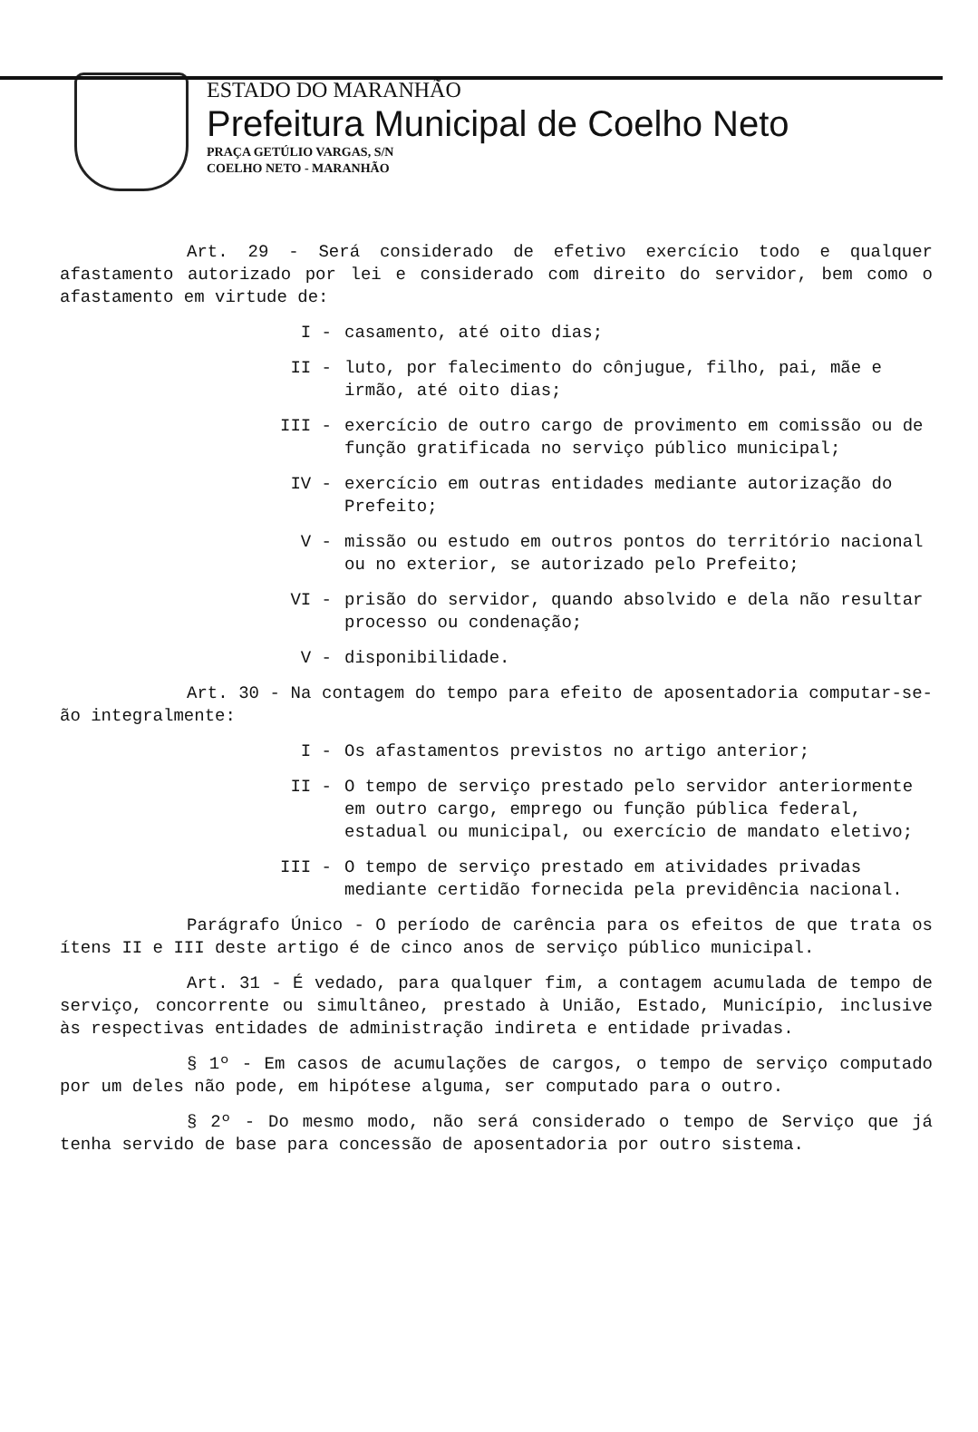ESTADO DO MARANHÃO
Prefeitura Municipal de Coelho Neto
PRAÇA GETÚLIO VARGAS, S/N
COELHO NETO - MARANHÃO
Art. 29 - Será considerado de efetivo exercício todo e qualquer afastamento autorizado por lei e considerado com direito do servidor, bem como o afastamento em virtude de:
I - casamento, até oito dias;
II - luto, por falecimento do cônjugue, filho, pai, mãe e irmão, até oito dias;
III - exercício de outro cargo de provimento em comissão ou de função gratificada no serviço público municipal;
IV - exercício em outras entidades mediante autorização do Prefeito;
V - missão ou estudo em outros pontos do território nacional ou no exterior, se autorizado pelo Prefeito;
VI - prisão do servidor, quando absolvido e dela não resultar processo ou condenação;
V - disponibilidade.
Art. 30 - Na contagem do tempo para efeito de aposentadoria computar-se-ão integralmente:
I - Os afastamentos previstos no artigo anterior;
II - O tempo de serviço prestado pelo servidor anteriormente em outro cargo, emprego ou função pública federal, estadual ou municipal, ou exercício de mandato eletivo;
III - O tempo de serviço prestado em atividades privadas mediante certidão fornecida pela previdência nacional.
Parágrafo Único - O período de carência para os efeitos de que trata os ítens II e III deste artigo é de cinco anos de serviço público municipal.
Art. 31 - É vedado, para qualquer fim, a contagem acumulada de tempo de serviço, concorrente ou simultâneo, prestado à União, Estado, Município, inclusive às respectivas entidades de administração indireta e entidade privadas.
§ 1º - Em casos de acumulações de cargos, o tempo de serviço computado por um deles não pode, em hipótese alguma, ser computado para o outro.
§ 2º - Do mesmo modo, não será considerado o tempo de Serviço que já tenha servido de base para concessão de aposentadoria por outro sistema.